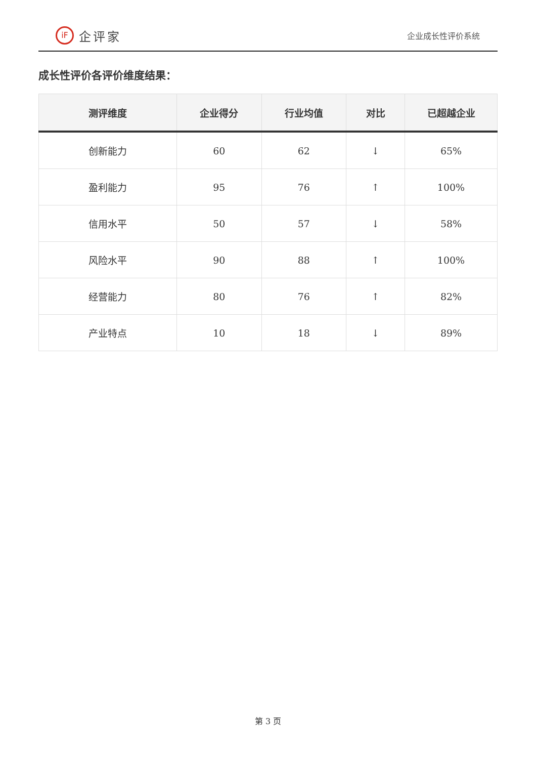iF
企评家
企业成长性评价系统
成长性评价各评价维度结果：
| 测评维度 | 企业得分 | 行业均值 | 对比 | 已超越企业 |
| --- | --- | --- | --- | --- |
| 创新能力 | 60 | 62 | ↓ | 65% |
| 盈利能力 | 95 | 76 | ↑ | 100% |
| 信用水平 | 50 | 57 | ↓ | 58% |
| 风险水平 | 90 | 88 | ↑ | 100% |
| 经营能力 | 80 | 76 | ↑ | 82% |
| 产业特点 | 10 | 18 | ↓ | 89% |
第 3 页